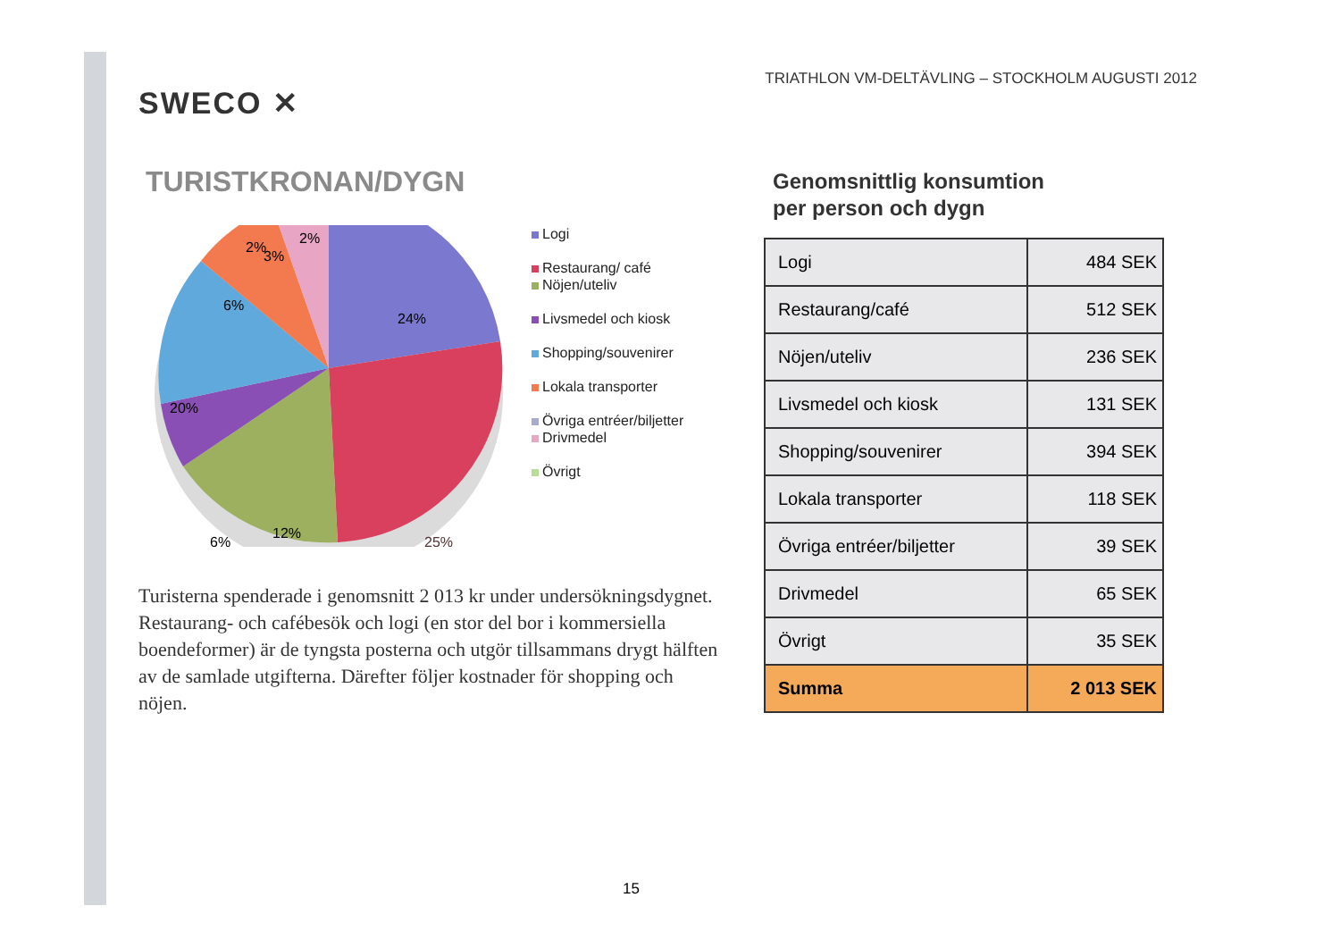SWECO ✕
TURISTKRONAN/DYGN
2%
2%
24%
25%
20%
6%
6%
3%
12%
Logi
Restaurang/ café
Nöjen/uteliv
Livsmedel och kiosk
Shopping/souvenirer
Lokala transporter
Övriga entréer/biljetter
Drivmedel
Övrigt
Turisterna spenderade i genomsnitt 2 013 kr under undersökningsdygnet. Restaurang- och cafébesök och logi (en stor del bor i kommersiella boendeformer) är de tyngsta posterna och utgör tillsammans drygt hälften av de samlade utgifterna. Därefter följer kostnader för shopping och nöjen.
TRIATHLON VM-DELTÄVLING – STOCKHOLM AUGUSTI 2012
Genomsnittlig konsumtion
per person och dygn
| Logi | 484 SEK |
| Restaurang/café | 512 SEK |
| Nöjen/uteliv | 236 SEK |
| Livsmedel och kiosk | 131 SEK |
| Shopping/souvenirer | 394 SEK |
| Lokala transporter | 118 SEK |
| Övriga entréer/biljetter | 39 SEK |
| Drivmedel | 65 SEK |
| Övrigt | 35 SEK |
| Summa | 2 013 SEK |
15